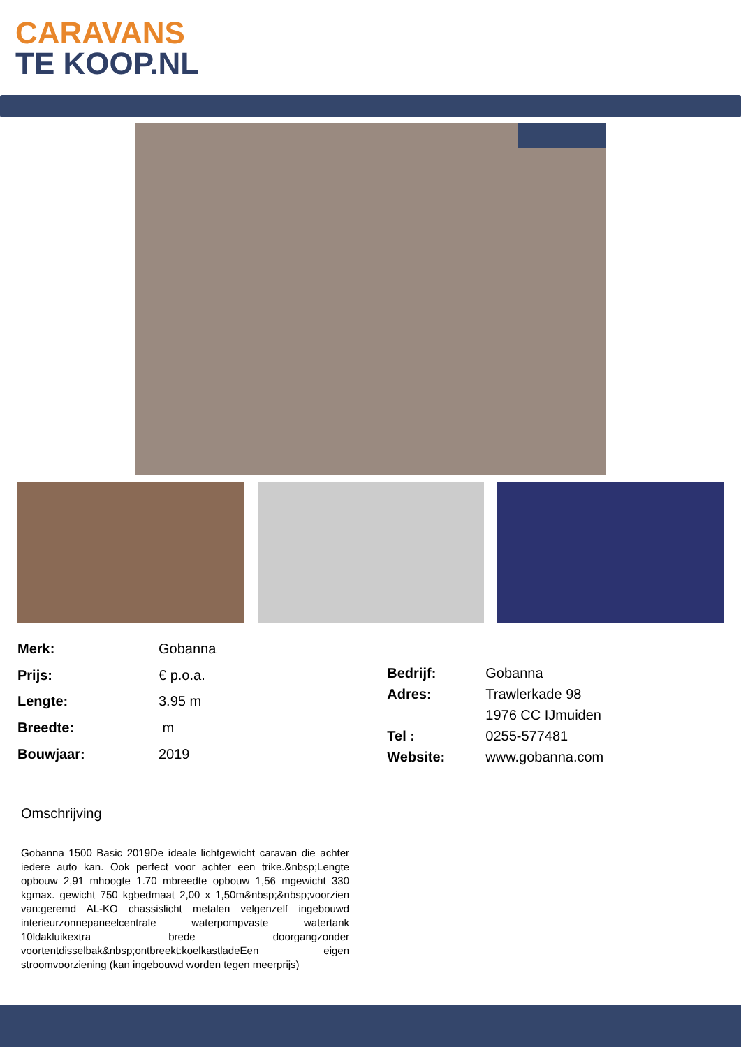CARAVANS
TE KOOP.NL
| Merk: | Gobanna |
| Prijs: | € p.o.a. |
| Lengte: | 3.95 m |
| Breedte: | m |
| Bouwjaar: | 2019 |
| Bedrijf: | Gobanna |
| Adres: | Trawlerkade 98 |
| | 1976 CC IJmuiden |
| Tel : | 0255-577481 |
| Website: | www.gobanna.com |
Omschrijving
Gobanna 1500 Basic 2019De ideale lichtgewicht caravan die achter iedere auto kan. Ook perfect voor achter een trike.&nbsp;Lengte opbouw 2,91 mhoogte 1.70 mbreedte opbouw 1,56 mgewicht 330 kgmax. gewicht 750 kgbedmaat 2,00 x 1,50m&nbsp;&nbsp;voorzien van:geremd AL-KO chassislicht metalen velgenzelf ingebouwd interieurzonnepaneelcentrale waterpompvaste watertank 10ldakluikextra brede doorgangzonder voortentdisselbak&nbsp;ontbreekt:koelkastladeEen eigen stroomvoorziening (kan ingebouwd worden tegen meerprijs)